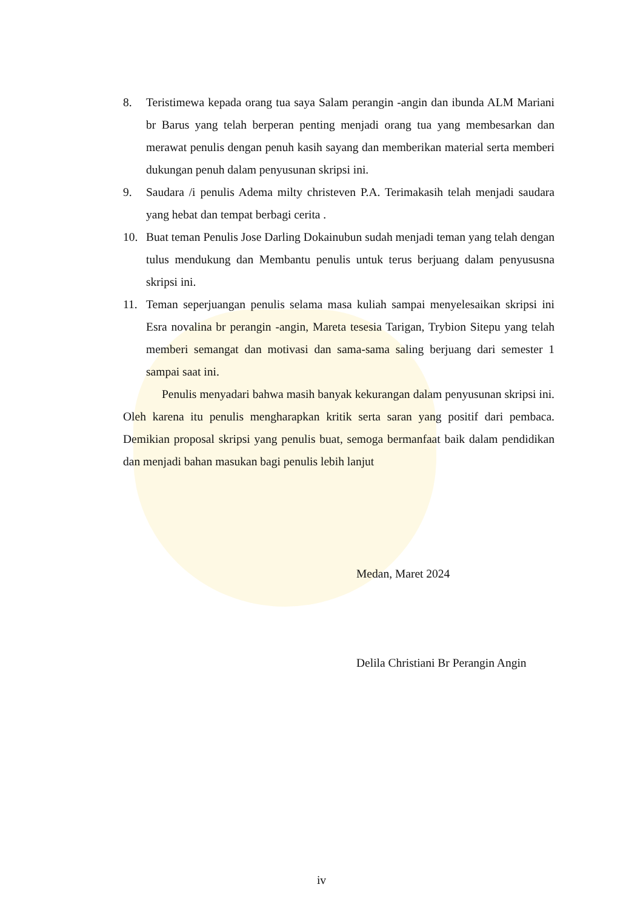8. Teristimewa kepada orang tua saya Salam perangin -angin dan ibunda ALM Mariani br Barus yang telah berperan penting menjadi orang tua yang membesarkan dan merawat penulis dengan penuh kasih sayang dan memberikan material serta memberi dukungan penuh dalam penyusunan skripsi ini.
9. Saudara /i penulis Adema milty christeven P.A. Terimakasih telah menjadi saudara yang hebat dan tempat berbagi cerita .
10. Buat teman Penulis Jose Darling Dokainubun sudah menjadi teman yang telah dengan tulus mendukung dan Membantu penulis untuk terus berjuang dalam penyususna skripsi ini.
11. Teman seperjuangan penulis selama masa kuliah sampai menyelesaikan skripsi ini Esra novalina br perangin -angin, Mareta tesesia Tarigan, Trybion Sitepu yang telah memberi semangat dan motivasi dan sama-sama saling berjuang dari semester 1 sampai saat ini.
Penulis menyadari bahwa masih banyak kekurangan dalam penyusunan skripsi ini. Oleh karena itu penulis mengharapkan kritik serta saran yang positif dari pembaca. Demikian proposal skripsi yang penulis buat, semoga bermanfaat baik dalam pendidikan dan menjadi bahan masukan bagi penulis lebih lanjut
Medan, Maret 2024
Delila Christiani Br Perangin Angin
iv